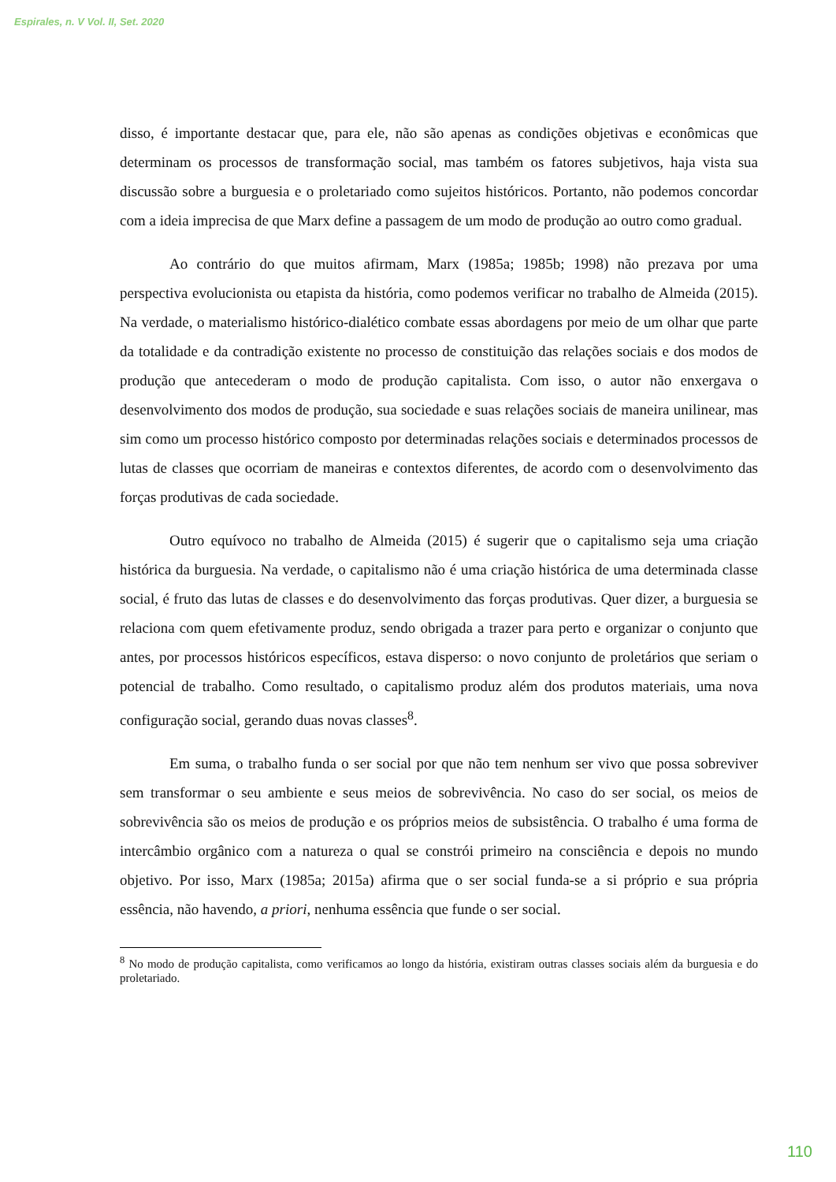Espirales, n. V Vol. II, Set. 2020
disso, é importante destacar que, para ele, não são apenas as condições objetivas e econômicas que determinam os processos de transformação social, mas também os fatores subjetivos, haja vista sua discussão sobre a burguesia e o proletariado como sujeitos históricos. Portanto, não podemos concordar com a ideia imprecisa de que Marx define a passagem de um modo de produção ao outro como gradual.
Ao contrário do que muitos afirmam, Marx (1985a; 1985b; 1998) não prezava por uma perspectiva evolucionista ou etapista da história, como podemos verificar no trabalho de Almeida (2015). Na verdade, o materialismo histórico-dialético combate essas abordagens por meio de um olhar que parte da totalidade e da contradição existente no processo de constituição das relações sociais e dos modos de produção que antecederam o modo de produção capitalista. Com isso, o autor não enxergava o desenvolvimento dos modos de produção, sua sociedade e suas relações sociais de maneira unilinear, mas sim como um processo histórico composto por determinadas relações sociais e determinados processos de lutas de classes que ocorriam de maneiras e contextos diferentes, de acordo com o desenvolvimento das forças produtivas de cada sociedade.
Outro equívoco no trabalho de Almeida (2015) é sugerir que o capitalismo seja uma criação histórica da burguesia. Na verdade, o capitalismo não é uma criação histórica de uma determinada classe social, é fruto das lutas de classes e do desenvolvimento das forças produtivas. Quer dizer, a burguesia se relaciona com quem efetivamente produz, sendo obrigada a trazer para perto e organizar o conjunto que antes, por processos históricos específicos, estava disperso: o novo conjunto de proletários que seriam o potencial de trabalho. Como resultado, o capitalismo produz além dos produtos materiais, uma nova configuração social, gerando duas novas classes<sup>8</sup>.
Em suma, o trabalho funda o ser social por que não tem nenhum ser vivo que possa sobreviver sem transformar o seu ambiente e seus meios de sobrevivência. No caso do ser social, os meios de sobrevivência são os meios de produção e os próprios meios de subsistência. O trabalho é uma forma de intercâmbio orgânico com a natureza o qual se constrói primeiro na consciência e depois no mundo objetivo. Por isso, Marx (1985a; 2015a) afirma que o ser social funda-se a si próprio e sua própria essência, não havendo, a priori, nenhuma essência que funde o ser social.
<sup>8</sup> No modo de produção capitalista, como verificamos ao longo da história, existiram outras classes sociais além da burguesia e do proletariado.
110